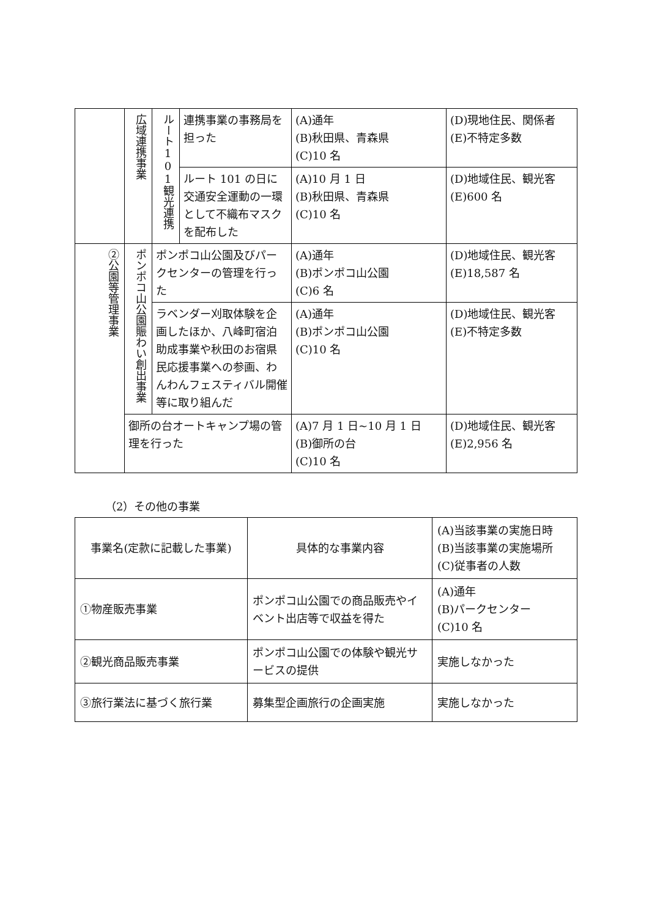| | 広域連携事業 | ルート101観光連携 | 連携事業の事務局を担った | (A)通年 (B)秋田県、青森県 (C)10 名 | (D)現地住民、関係者 (E)不特定多数 |
| | | | ルート 101 の日に交通安全運動の一環として不織布マスクを配布した | (A)10 月 1 日 (B)秋田県、青森県 (C)10 名 | (D)地域住民、観光客 (E)600 名 |
| ②公園等管理事業 | ポンポコ山公園賑わい創出事業 | ポンポコ山公園及びパークセンターの管理を行った | | (A)通年 (B)ポンポコ山公園 (C)6 名 | (D)地域住民、観光客 (E)18,587 名 |
| | | ラベンダー刈取体験を企画したほか、八峰町宿泊助成事業や秋田のお宿県民応援事業への参画、わんわんフェスティバル開催等に取り組んだ | | (A)通年 (B)ポンポコ山公園 (C)10 名 | (D)地域住民、観光客 (E)不特定多数 |
| | 御所の台オートキャンプ場の管理を行った | | | (A)7 月 1 日~10 月 1 日 (B)御所の台 (C)10 名 | (D)地域住民、観光客 (E)2,956 名 |
（2）その他の事業
| 事業名(定款に記載した事業) | 具体的な事業内容 | (A)当該事業の実施日時 (B)当該事業の実施場所 (C)従事者の人数 |
| --- | --- | --- |
| ①物産販売事業 | ポンポコ山公園での商品販売やイベント出店等で収益を得た | (A)通年 (B)パークセンター (C)10 名 |
| ②観光商品販売事業 | ポンポコ山公園での体験や観光サービスの提供 | 実施しなかった |
| ③旅行業法に基づく旅行業 | 募集型企画旅行の企画実施 | 実施しなかった |